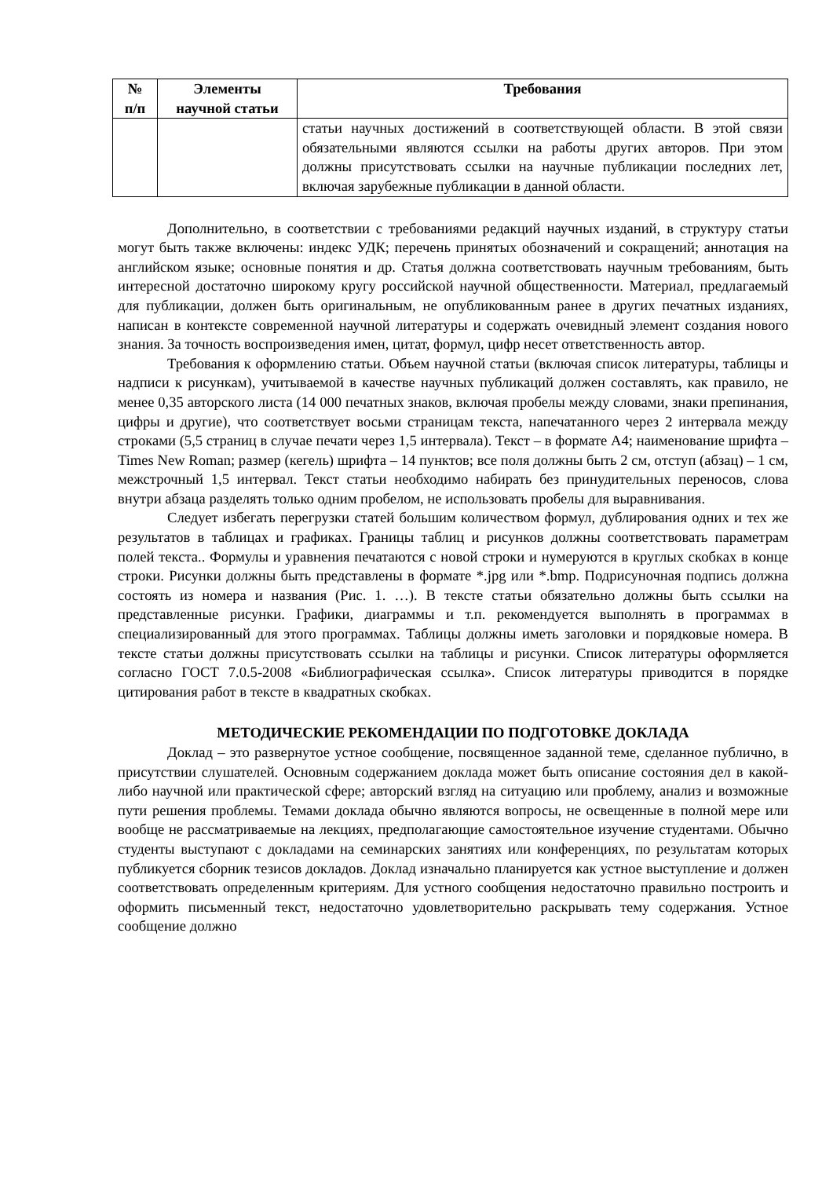| № п/п | Элементы научной статьи | Требования |
| --- | --- | --- |
| | | статьи научных достижений в соответствующей области. В этой связи обязательными являются ссылки на работы других авторов. При этом должны присутствовать ссылки на научные публикации последних лет, включая зарубежные публикации в данной области. |
Дополнительно, в соответствии с требованиями редакций научных изданий, в структуру статьи могут быть также включены: индекс УДК; перечень принятых обозначений и сокращений; аннотация на английском языке; основные понятия и др. Статья должна соответствовать научным требованиям, быть интересной достаточно широкому кругу российской научной общественности. Материал, предлагаемый для публикации, должен быть оригинальным, не опубликованным ранее в других печатных изданиях, написан в контексте современной научной литературы и содержать очевидный элемент создания нового знания. За точность воспроизведения имен, цитат, формул, цифр несет ответственность автор.
Требования к оформлению статьи. Объем научной статьи (включая список литературы, таблицы и надписи к рисункам), учитываемой в качестве научных публикаций должен составлять, как правило, не менее 0,35 авторского листа (14 000 печатных знаков, включая пробелы между словами, знаки препинания, цифры и другие), что соответствует восьми страницам текста, напечатанного через 2 интервала между строками (5,5 страниц в случае печати через 1,5 интервала). Текст – в формате А4; наименование шрифта – Times New Roman; размер (кегель) шрифта – 14 пунктов; все поля должны быть 2 см, отступ (абзац) – 1 см, межстрочный 1,5 интервал. Текст статьи необходимо набирать без принудительных переносов, слова внутри абзаца разделять только одним пробелом, не использовать пробелы для выравнивания.
Следует избегать перегрузки статей большим количеством формул, дублирования одних и тех же результатов в таблицах и графиках. Границы таблиц и рисунков должны соответствовать параметрам полей текста.. Формулы и уравнения печатаются с новой строки и нумеруются в круглых скобках в конце строки. Рисунки должны быть представлены в формате *.jpg или *.bmp. Подрисуночная подпись должна состоять из номера и названия (Рис. 1. …). В тексте статьи обязательно должны быть ссылки на представленные рисунки. Графики, диаграммы и т.п. рекомендуется выполнять в программах в специализированный для этого программах. Таблицы должны иметь заголовки и порядковые номера. В тексте статьи должны присутствовать ссылки на таблицы и рисунки. Список литературы оформляется согласно ГОСТ 7.0.5-2008 «Библиографическая ссылка». Список литературы приводится в порядке цитирования работ в тексте в квадратных скобках.
МЕТОДИЧЕСКИЕ РЕКОМЕНДАЦИИ ПО ПОДГОТОВКЕ ДОКЛАДА
Доклад – это развернутое устное сообщение, посвященное заданной теме, сделанное публично, в присутствии слушателей. Основным содержанием доклада может быть описание состояния дел в какой-либо научной или практической сфере; авторский взгляд на ситуацию или проблему, анализ и возможные пути решения проблемы. Темами доклада обычно являются вопросы, не освещенные в полной мере или вообще не рассматриваемые на лекциях, предполагающие самостоятельное изучение студентами. Обычно студенты выступают с докладами на семинарских занятиях или конференциях, по результатам которых публикуется сборник тезисов докладов. Доклад изначально планируется как устное выступление и должен соответствовать определенным критериям. Для устного сообщения недостаточно правильно построить и оформить письменный текст, недостаточно удовлетворительно раскрывать тему содержания. Устное сообщение должно